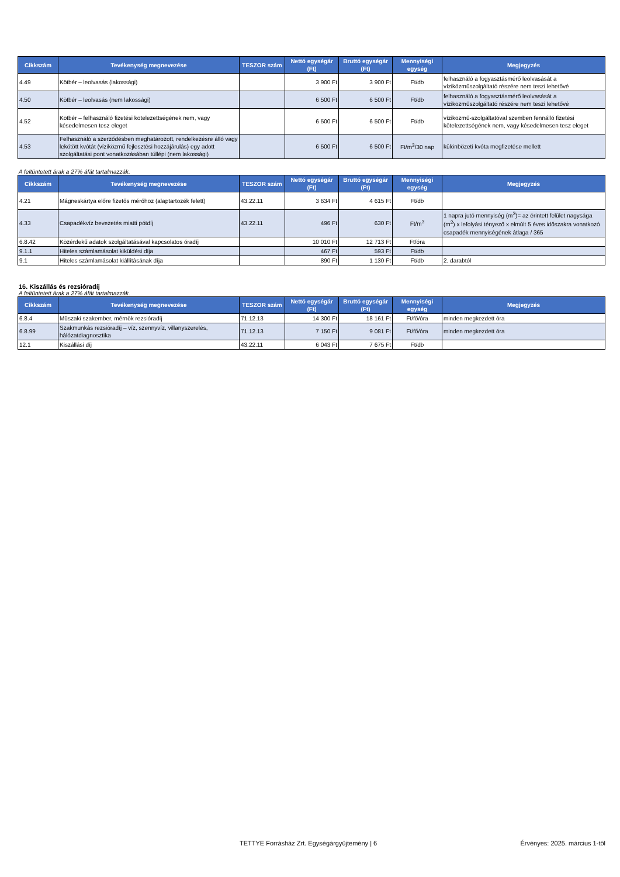| Cikkszám | Tevékenység megnevezése | TESZOR szám | Nettó egységár (Ft) | Bruttó egységár (Ft) | Mennyiségi egység | Megjegyzés |
| --- | --- | --- | --- | --- | --- | --- |
| 4.49 | Kötbér – leolvasás (lakossági) | | 3 900 Ft | 3 900 Ft | Ft/db | felhasználó a fogyasztásmérő leolvasását a víziközműszolgáltató részére nem teszi lehetővé |
| 4.50 | Kötbér – leolvasás (nem lakossági) | | 6 500 Ft | 6 500 Ft | Ft/db | felhasználó a fogyasztásmérő leolvasását a víziközműszolgáltató részére nem teszi lehetővé |
| 4.52 | Kötbér – felhasználó fizetési kötelezettségének nem, vagy késedelmesen tesz eleget | | 6 500 Ft | 6 500 Ft | Ft/db | víziközmű-szolgáltatóval szemben fennálló fizetési kötelezettségének nem, vagy késedelmesen tesz eleget |
| 4.53 | Felhasználó a szerződésben meghatározott, rendelkezésre álló vagy lekötött kvótát (víziközmű fejlesztési hozzájárulás) egy adott szolgáltatási pont vonatkozásában túllépi (nem lakossági) | | 6 500 Ft | 6 500 Ft | Ft/m<sup>3</sup>/30 nap | különbözeti kvóta megfizetése mellett |
A feltüntetett árak a 27% áfát tartalmazzák.
| Cikkszám | Tevékenység megnevezése | TESZOR szám | Nettó egységár (Ft) | Bruttó egységár (Ft) | Mennyiségi egység | Megjegyzés |
| --- | --- | --- | --- | --- | --- | --- |
| 4.21 | Mágneskártya előre fizetős mérőhöz (alaptartozék felett) | 43.22.11 | 3 634 Ft | 4 615 Ft | Ft/db | |
| 4.33 | Csapadékvíz bevezetés miatti pótdíj | 43.22.11 | 496 Ft | 630 Ft | Ft/m<sup>3</sup> | 1 napra jutó mennyiség (m<sup>3</sup>)= az érintett felület nagysága (m<sup>2</sup>) x lefolyási tényező x elmúlt 5 éves időszakra vonatkozó csapadék mennyiségének átlaga / 365 |
| 6.8.42 | Közérdekű adatok szolgáltatásával kapcsolatos óradíj | | 10 010 Ft | 12 713 Ft | Ft/óra | |
| 9.1.1 | Hiteles számlamásolat kiküldési díja | | 467 Ft | 593 Ft | Ft/db | |
| 9.1 | Hiteles számlamásolat kiállításának díja | | 890 Ft | 1 130 Ft | Ft/db | 2. darabtól |
16. Kiszállás és rezsióradíj
A feltüntetett árak a 27% áfát tartalmazzák.
| Cikkszám | Tevékenység megnevezése | TESZOR szám | Nettó egységár (Ft) | Bruttó egységár (Ft) | Mennyiségi egység | Megjegyzés |
| --- | --- | --- | --- | --- | --- | --- |
| 6.8.4 | Műszaki szakember, mérnök rezsióradíj | 71.12.13 | 14 300 Ft | 18 161 Ft | Ft/fő/óra | minden megkezdett óra |
| 6.8.99 | Szakmunkás rezsióradíj – víz, szennyvíz, villanyszerelés, hálózatdiagnosztika | 71.12.13 | 7 150 Ft | 9 081 Ft | Ft/fő/óra | minden megkezdett óra |
| 12.1 | Kiszállási díj | 43.22.11 | 6 043 Ft | 7 675 Ft | Ft/db | |
TETTYE Forrásház Zrt. Egységárgyűjtemény | 6 Érvényes: 2025. március 1-től